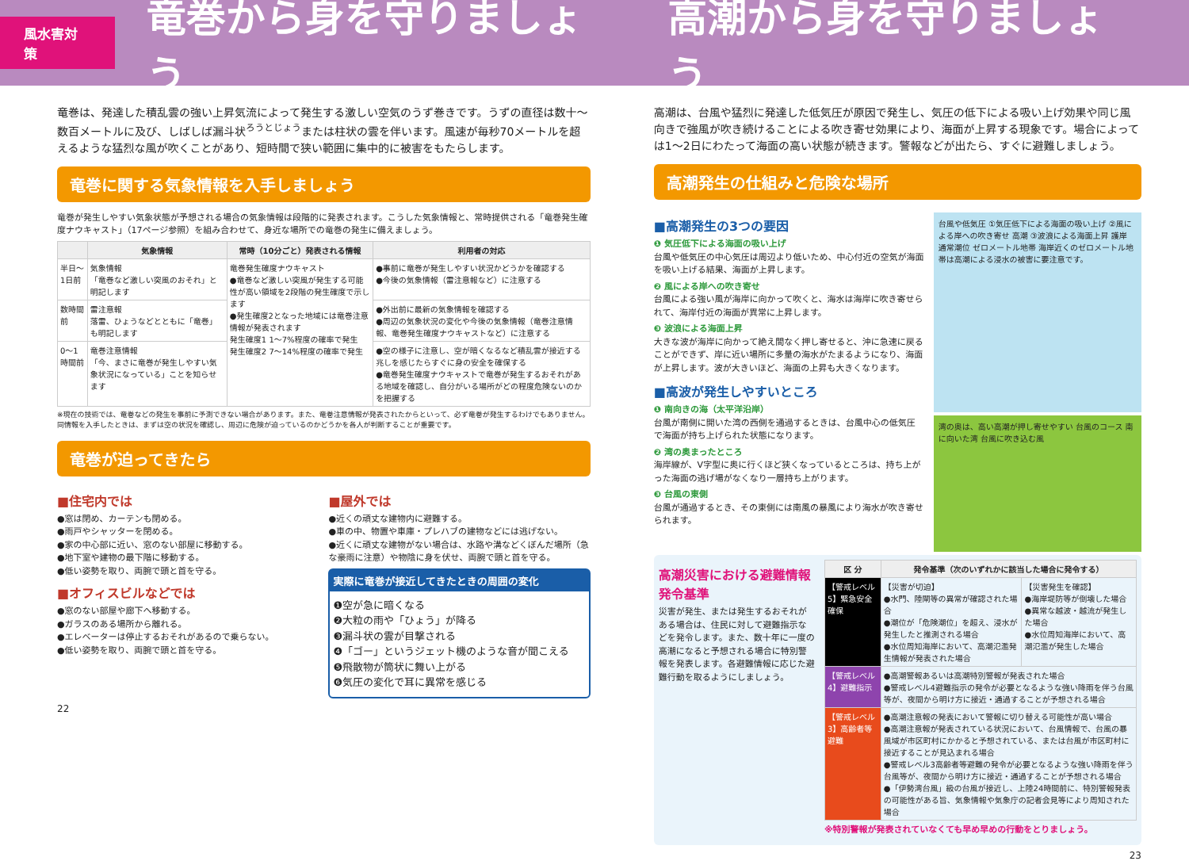風水害対策
竜巻から身を守りましょう 高潮から身を守りましょう
竜巻は、発達した積乱雲の強い上昇気流によって発生する激しい空気のうず巻きです。うずの直径は数十～数百メートルに及び、しばしば漏斗状<sup>ろうとじょう</sup>または柱状の雲を伴います。風速が毎秒70メートルを超えるような猛烈な風が吹くことがあり、短時間で狭い範囲に集中的に被害をもたらします。
竜巻に関する気象情報を入手しましょう
竜巻が発生しやすい気象状態が予想される場合の気象情報は段階的に発表されます。こうした気象情報と、常時提供される「竜巻発生確度ナウキャスト」（17ページ参照）を組み合わせて、身近な場所での竜巻の発生に備えましょう。
| | 気象情報 | 常時（10分ごと）発表される情報 | 利用者の対応 |
| --- | --- | --- | --- |
| 半日～1日前 | 気象情報 「竜巻など激しい突風のおそれ」と明記します | 竜巻発生確度ナウキャスト ●竜巻など激しい突風が発生する可能性が高い領域を2段階の発生確度で示します ●発生確度2となった地域には竜巻注意情報が発表されます 発生確度1 1～7%程度の確率で発生 発生確度2 7～14%程度の確率で発生 | ●事前に竜巻が発生しやすい状況かどうかを確認する ●今後の気象情報（雷注意報など）に注意する |
| 数時間前 | 雷注意報 落雷、ひょうなどとともに「竜巻」も明記します | | ●外出前に最新の気象情報を確認する ●周辺の気象状況の変化や今後の気象情報（竜巻注意情報、竜巻発生確度ナウキャストなど）に注意する |
| 0～1時間前 | 竜巻注意情報 「今、まさに竜巻が発生しやすい気象状況になっている」ことを知らせます | | ●空の様子に注意し、空が暗くなるなど積乱雲が接近する兆しを感じたらすぐに身の安全を確保する ●竜巻発生確度ナウキャストで竜巻が発生するおそれがある地域を確認し、自分がいる場所がどの程度危険ないのかを把握する |
※現在の技術では、竜巻などの発生を事前に予測できない場合があります。また、竜巻注意情報が発表されたからといって、必ず竜巻が発生するわけでもありません。同情報を入手したときは、まずは空の状況を確認し、周辺に危険が迫っているのかどうかを各人が判断することが重要です。
竜巻が迫ってきたら
■住宅内では
●窓は閉め、カーテンも閉める。
●雨戸やシャッターを閉める。
●家の中心部に近い、窓のない部屋に移動する。
●地下室や建物の最下階に移動する。
●低い姿勢を取り、両腕で頭と首を守る。
■オフィスビルなどでは
●窓のない部屋や廊下へ移動する。
●ガラスのある場所から離れる。
●エレベーターは停止するおそれがあるので乗らない。
●低い姿勢を取り、両腕で頭と首を守る。
■屋外では
●近くの頑丈な建物内に避難する。
●車の中、物置や車庫・プレハブの建物などには逃げない。
●近くに頑丈な建物がない場合は、水路や溝などくぼんだ場所（急な豪雨に注意）や物陰に身を伏せ、両腕で頭と首を守る。
実際に竜巻が接近してきたときの周囲の変化
❶空が急に暗くなる
❷大粒の雨や「ひょう」が降る
❸漏斗状の雲が目撃される
❹「ゴー」というジェット機のような音が聞こえる
❺飛散物が筒状に舞い上がる
❻気圧の変化で耳に異常を感じる
22
高潮は、台風や猛烈に発達した低気圧が原因で発生し、気圧の低下による吸い上げ効果や同じ風向きで強風が吹き続けることによる吹き寄せ効果により、海面が上昇する現象です。場合によっては1～2日にわたって海面の高い状態が続きます。警報などが出たら、すぐに避難しましょう。
高潮発生の仕組みと危険な場所
■高潮発生の3つの要因
❶ 気圧低下による海面の吸い上げ
台風や低気圧の中心気圧は周辺より低いため、中心付近の空気が海面を吸い上げる結果、海面が上昇します。
❷ 風による岸への吹き寄せ
台風による強い風が海岸に向かって吹くと、海水は海岸に吹き寄せられて、海岸付近の海面が異常に上昇します。
❸ 波浪による海面上昇
大きな波が海岸に向かって絶え間なく押し寄せると、沖に急速に戻ることができず、岸に近い場所に多量の海水がたまるようになり、海面が上昇します。波が大きいほど、海面の上昇も大きくなります。
■高波が発生しやすいところ
❶ 南向きの海（太平洋沿岸）
台風が南側に開いた湾の西側を通過するときは、台風中心の低気圧で海面が持ち上げられた状態になります。
❷ 湾の奥まったところ
海岸線が、V字型に奥に行くほど狭くなっているところは、持ち上がった海面の逃げ場がなくなり一層持ち上がります。
❸ 台風の東側
台風が通過するとき、その東側には南風の暴風により海水が吹き寄せられます。
台風や低気圧 ①気圧低下による海面の吸い上げ ②風による岸への吹き寄せ 高潮 ③波浪による海面上昇 護岸 通常潮位 ゼロメートル地帯 海岸近くのゼロメートル地帯は高潮による浸水の被害に要注意です。
湾の奥は、高い高潮が押し寄せやすい 台風のコース 南に向いた湾 台風に吹き込む風
高潮災害における避難情報発令基準
災害が発生、または発生するおそれがある場合は、住民に対して避難指示などを発令します。また、数十年に一度の高潮になると予想される場合に特別警報を発表します。各避難情報に応じた避難行動を取るようにしましょう。
| 区 分 | 発令基準（次のいずれかに該当した場合に発令する） | |
| --- | --- | --- |
| 【警戒レベル5】緊急安全確保 | 【災害が切迫】 ●水門、陸閘等の異常が確認された場合 ●潮位が「危険潮位」を超え、浸水が発生したと推測される場合 ●水位周知海岸において、高潮氾濫発生情報が発表された場合 | 【災害発生を確認】 ●海岸堤防等が倒壊した場合 ●異常な越波・越流が発生した場合 ●水位周知海岸において、高潮氾濫が発生した場合 |
| 【警戒レベル4】避難指示 | ●高潮警報あるいは高潮特別警報が発表された場合 ●警戒レベル4避難指示の発令が必要となるような強い降雨を伴う台風等が、夜間から明け方に接近・通過することが予想される場合 | |
| 【警戒レベル3】高齢者等避難 | ●高潮注意報の発表において警報に切り替える可能性が高い場合 ●高潮注意報が発表されている状況において、台風情報で、台風の暴風域が市区町村にかかると予想されている、または台風が市区町村に接近することが見込まれる場合 ●警戒レベル3高齢者等避難の発令が必要となるような強い降雨を伴う台風等が、夜間から明け方に接近・通過することが予想される場合 ●「伊勢湾台風」級の台風が接近し、上陸24時間前に、特別警報発表の可能性がある旨、気象情報や気象庁の記者会見等により周知された場合 | |
※特別警報が発表されていなくても早め早めの行動をとりましょう。
23